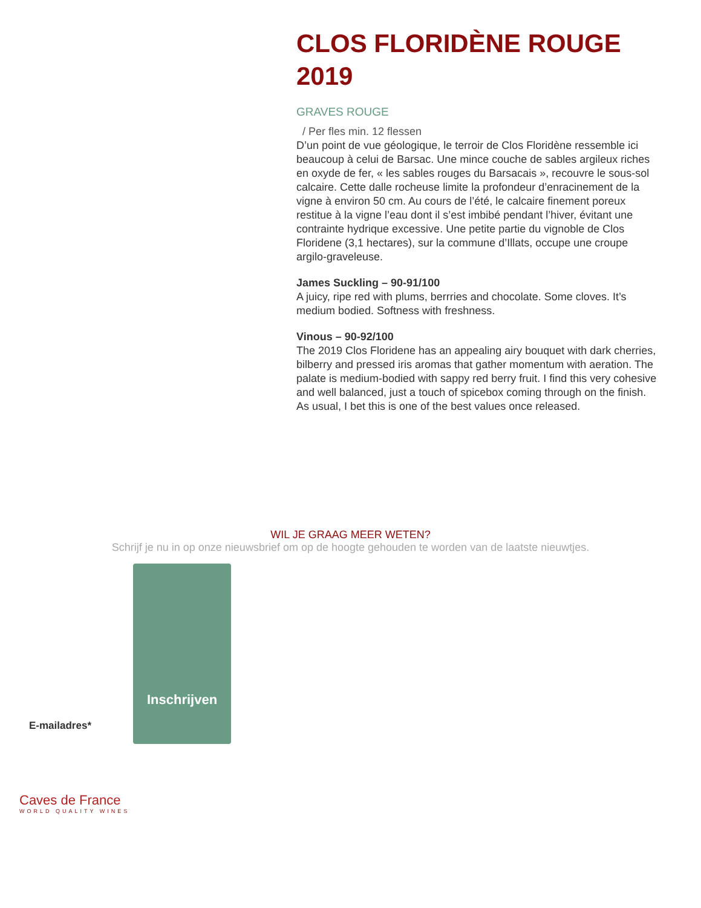CLOS FLORIDÈNE ROUGE 2019
GRAVES ROUGE
/ Per fles min. 12 flessen
D’un point de vue géologique, le terroir de Clos Floridène ressemble ici beaucoup à celui de Barsac. Une mince couche de sables argileux riches en oxyde de fer, « les sables rouges du Barsacais », recouvre le sous-sol calcaire. Cette dalle rocheuse limite la profondeur d’enracinement de la vigne à environ 50 cm. Au cours de l’été, le calcaire finement poreux restitue à la vigne l’eau dont il s’est imbibé pendant l’hiver, évitant une contrainte hydrique excessive. Une petite partie du vignoble de Clos Floridene (3,1 hectares), sur la commune d’Illats, occupe une croupe argilo-graveleuse.
James Suckling – 90-91/100
A juicy, ripe red with plums, berrries and chocolate. Some cloves. It’s medium bodied. Softness with freshness.
Vinous – 90-92/100
The 2019 Clos Floridene has an appealing airy bouquet with dark cherries, bilberry and pressed iris aromas that gather momentum with aeration. The palate is medium-bodied with sappy red berry fruit. I find this very cohesive and well balanced, just a touch of spicebox coming through on the finish. As usual, I bet this is one of the best values once released.
WIL JE GRAAG MEER WETEN?
Schrijf je nu in op onze nieuwsbrief om op de hoogte gehouden te worden van de laatste nieuwtjes.
E-mailadres*
Inschrijven
Caves de France
WORLD QUALITY WINES